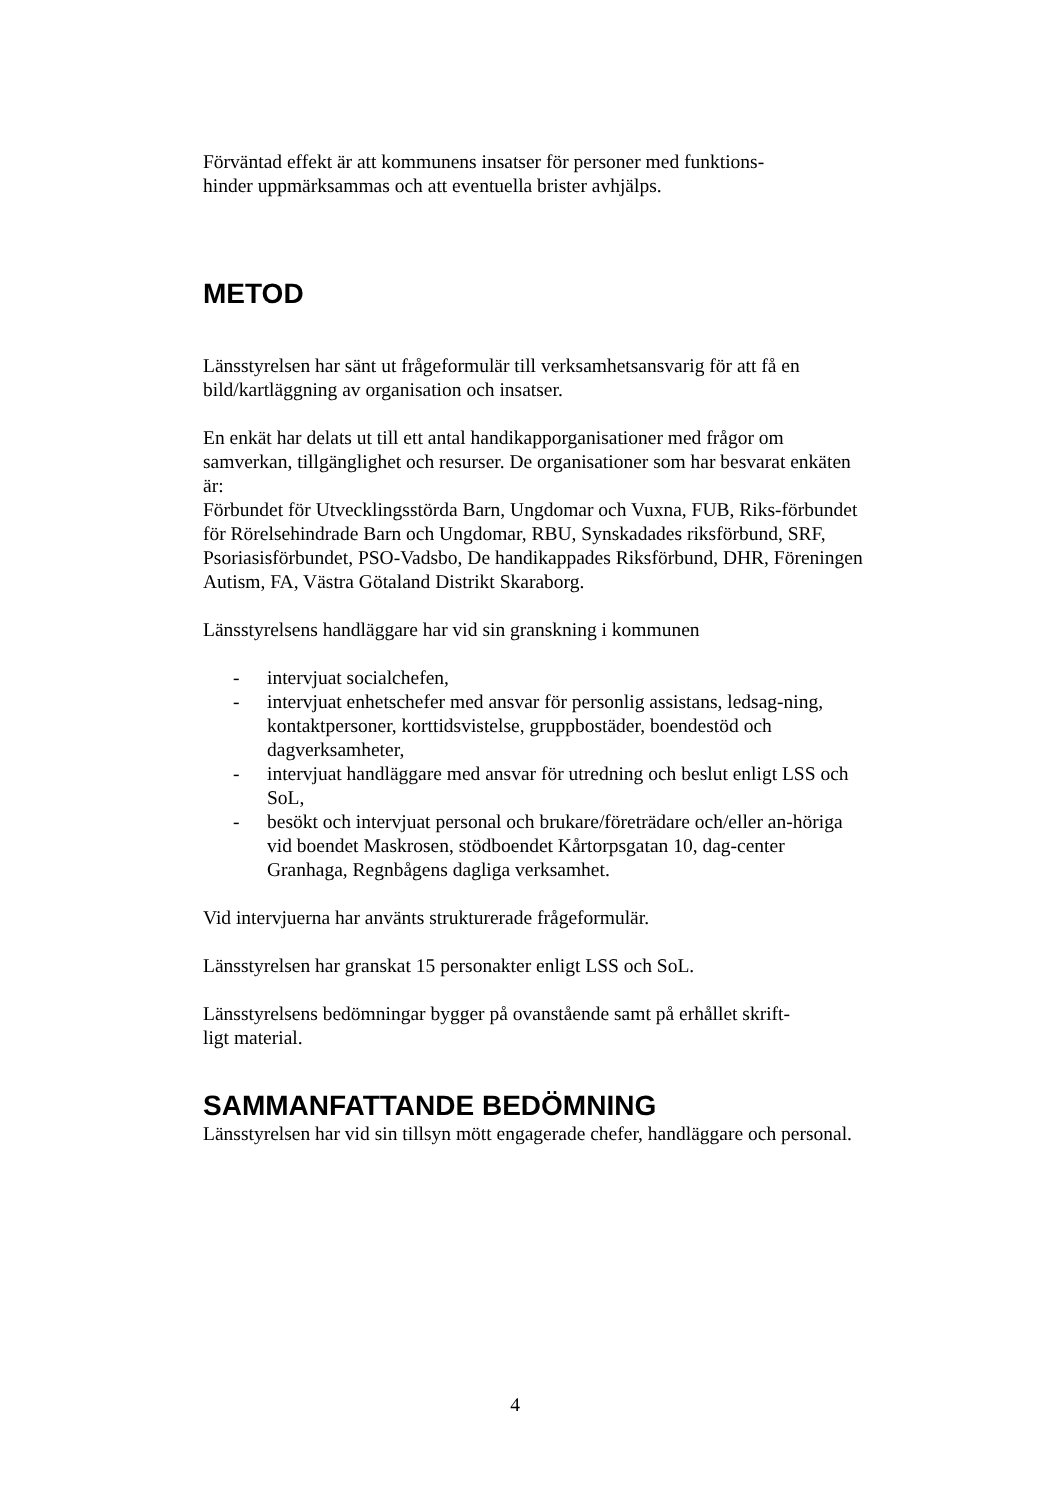Förväntad effekt är att kommunens insatser för personer med funktions-
hinder uppmärksammas och att eventuella brister avhjälps.
METOD
Länsstyrelsen har sänt ut frågeformulär till verksamhetsansvarig för att få en bild/kartläggning av organisation och insatser.
En enkät har delats ut till ett antal handikapporganisationer med frågor om samverkan, tillgänglighet och resurser. De organisationer som har besvarat enkäten är:
Förbundet för Utvecklingsstörda Barn, Ungdomar och Vuxna, FUB, Riks-förbundet för Rörelsehindrade Barn och Ungdomar, RBU, Synskadades riksförbund, SRF, Psoriasisförbundet, PSO-Vadsbo, De handikappades Riksförbund, DHR, Föreningen Autism, FA, Västra Götaland Distrikt Skaraborg.
Länsstyrelsens handläggare har vid sin granskning i kommunen
- intervjuat socialchefen,
- intervjuat enhetschefer med ansvar för personlig assistans, ledsag-ning, kontaktpersoner, korttidsvistelse, gruppbostäder, boendestöd och dagverksamheter,
- intervjuat handläggare med ansvar för utredning och beslut enligt LSS och SoL,
- besökt och intervjuat personal och brukare/företrädare och/eller an-höriga vid boendet Maskrosen, stödboendet Kårtorpsgatan 10, dag-center Granhaga, Regnbågens dagliga verksamhet.
Vid intervjuerna har använts strukturerade frågeformulär.
Länsstyrelsen har granskat 15 personakter enligt LSS och SoL.
Länsstyrelsens bedömningar bygger på ovanstående samt på erhållet skrift-
ligt material.
SAMMANFATTANDE BEDÖMNING
Länsstyrelsen har vid sin tillsyn mött engagerade chefer, handläggare och personal.
4